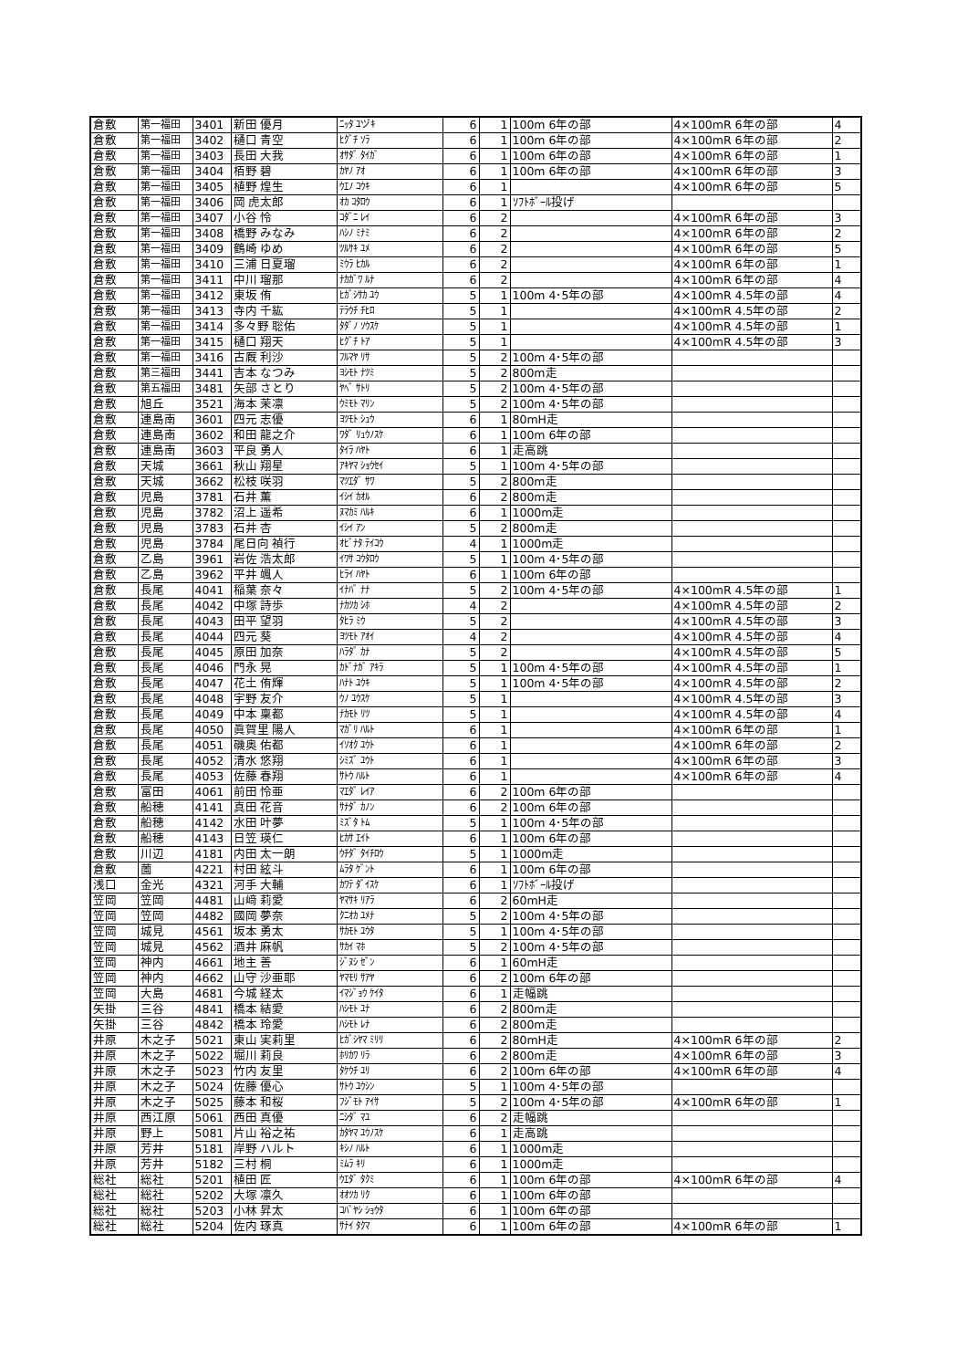| 倉敷 | 第一福田 | 3401 | 新田 優月 | ﾆｯﾀ ﾕヅｷ | 6 | 1 | 100m 6年の部 | 4×100mR 6年の部 | 4 |
| 倉敷 | 第一福田 | 3402 | 樋口 青空 | ﾋｸﾞﾁ ｿﾗ | 6 | 1 | 100m 6年の部 | 4×100mR 6年の部 | 2 |
| 倉敷 | 第一福田 | 3403 | 長田 大我 | ｵｻﾀﾞ ﾀｲｶﾞ | 6 | 1 | 100m 6年の部 | 4×100mR 6年の部 | 1 |
| 倉敷 | 第一福田 | 3404 | 栢野 碧 | ｶﾔﾉ ｱｵ | 6 | 1 | 100m 6年の部 | 4×100mR 6年の部 | 3 |
| 倉敷 | 第一福田 | 3405 | 植野 煌生 | ｳｴﾉ ｺｳｷ | 6 | 1 | | 4×100mR 6年の部 | 5 |
| 倉敷 | 第一福田 | 3406 | 岡 虎太郎 | ｵｶ ｺﾀﾛｳ | 6 | 1 | ｿﾌﾄﾎﾞｰﾙ投げ | | |
| 倉敷 | 第一福田 | 3407 | 小谷 怜 | ｺﾀﾞﾆ ﾚｲ | 6 | 2 | | 4×100mR 6年の部 | 3 |
| 倉敷 | 第一福田 | 3408 | 橋野 みなみ | ﾊｼﾉ ﾐﾅﾐ | 6 | 2 | | 4×100mR 6年の部 | 2 |
| 倉敷 | 第一福田 | 3409 | 鶴崎 ゆめ | ﾂﾙｻｷ ﾕﾒ | 6 | 2 | | 4×100mR 6年の部 | 5 |
| 倉敷 | 第一福田 | 3410 | 三浦 日夏瑠 | ﾐｳﾗ ﾋｶﾙ | 6 | 2 | | 4×100mR 6年の部 | 1 |
| 倉敷 | 第一福田 | 3411 | 中川 瑠那 | ﾅｶｶﾞﾜ ﾙﾅ | 6 | 2 | | 4×100mR 6年の部 | 4 |
| 倉敷 | 第一福田 | 3412 | 東坂 侑 | ﾋｶﾞｼｻｶ ﾕｳ | 5 | 1 | 100m 4･5年の部 | 4×100mR 4.5年の部 | 4 |
| 倉敷 | 第一福田 | 3413 | 寺内 千紘 | ﾃﾗｳﾁ ﾁﾋﾛ | 5 | 1 | | 4×100mR 4.5年の部 | 2 |
| 倉敷 | 第一福田 | 3414 | 多々野 聡佑 | ﾀﾀﾞﾉ ｿｳｽｹ | 5 | 1 | | 4×100mR 4.5年の部 | 1 |
| 倉敷 | 第一福田 | 3415 | 樋口 翔天 | ﾋｸﾞﾁ ﾄｱ | 5 | 1 | | 4×100mR 4.5年の部 | 3 |
| 倉敷 | 第一福田 | 3416 | 古厩 利沙 | ﾌﾙﾏﾔ ﾘｻ | 5 | 2 | 100m 4･5年の部 | | |
| 倉敷 | 第三福田 | 3441 | 吉本 なつみ | ﾖｼﾓﾄ ﾅﾂﾐ | 5 | 2 | 800m走 | | |
| 倉敷 | 第五福田 | 3481 | 矢部 さとり | ﾔﾍﾞ ｻﾄﾘ | 5 | 2 | 100m 4･5年の部 | | |
| 倉敷 | 旭丘 | 3521 | 海本 茉凛 | ｳﾐﾓﾄ ﾏﾘﾝ | 5 | 2 | 100m 4･5年の部 | | |
| 倉敷 | 連島南 | 3601 | 四元 志優 | ﾖﾂﾓﾄ ｼｭｳ | 6 | 1 | 80mH走 | | |
| 倉敷 | 連島南 | 3602 | 和田 龍之介 | ﾜﾀﾞ ﾘｭｳﾉｽｹ | 6 | 1 | 100m 6年の部 | | |
| 倉敷 | 連島南 | 3603 | 平良 勇人 | ﾀｲﾗ ﾊﾔﾄ | 6 | 1 | 走高跳 | | |
| 倉敷 | 天城 | 3661 | 秋山 翔星 | ｱｷﾔﾏ ｼｮｳｾｲ | 5 | 1 | 100m 4･5年の部 | | |
| 倉敷 | 天城 | 3662 | 松枝 咲羽 | ﾏﾂｴﾀﾞ ｻﾜ | 5 | 2 | 800m走 | | |
| 倉敷 | 児島 | 3781 | 石井 薫 | ｲｼｲ ｶｵﾙ | 6 | 2 | 800m走 | | |
| 倉敷 | 児島 | 3782 | 沼上 遥希 | ﾇﾏｶﾐ ﾊﾙｷ | 6 | 1 | 1000m走 | | |
| 倉敷 | 児島 | 3783 | 石井 杏 | ｲｼｲ ｱﾝ | 5 | 2 | 800m走 | | |
| 倉敷 | 児島 | 3784 | 尾日向 禎行 | ｵﾋﾞﾅﾀ ﾃｲｺｳ | 4 | 1 | 1000m走 | | |
| 倉敷 | 乙島 | 3961 | 岩佐 浩太郎 | ｲﾜｻ ｺｳﾀﾛｳ | 5 | 1 | 100m 4･5年の部 | | |
| 倉敷 | 乙島 | 3962 | 平井 颯人 | ﾋﾗｲ ﾊﾔﾄ | 6 | 1 | 100m 6年の部 | | |
| 倉敷 | 長尾 | 4041 | 稲葉 奈々 | ｲﾅﾊﾞ ﾅﾅ | 5 | 2 | 100m 4･5年の部 | 4×100mR 4.5年の部 | 1 |
| 倉敷 | 長尾 | 4042 | 中塚 詩歩 | ﾅｶﾂｶ ｼﾎ | 4 | 2 | | 4×100mR 4.5年の部 | 2 |
| 倉敷 | 長尾 | 4043 | 田平 望羽 | ﾀﾋﾗ ﾐｳ | 5 | 2 | | 4×100mR 4.5年の部 | 3 |
| 倉敷 | 長尾 | 4044 | 四元 葵 | ﾖﾂﾓﾄ ｱｵｲ | 4 | 2 | | 4×100mR 4.5年の部 | 4 |
| 倉敷 | 長尾 | 4045 | 原田 加奈 | ﾊﾗﾀﾞ ｶﾅ | 5 | 2 | | 4×100mR 4.5年の部 | 5 |
| 倉敷 | 長尾 | 4046 | 門永 晃 | ｶﾄﾞﾅｶﾞ ｱｷﾗ | 5 | 1 | 100m 4･5年の部 | 4×100mR 4.5年の部 | 1 |
| 倉敷 | 長尾 | 4047 | 花土 侑輝 | ﾊﾅﾄ ﾕｳｷ | 5 | 1 | 100m 4･5年の部 | 4×100mR 4.5年の部 | 2 |
| 倉敷 | 長尾 | 4048 | 宇野 友介 | ｳﾉ ﾕｳｽｹ | 5 | 1 | | 4×100mR 4.5年の部 | 3 |
| 倉敷 | 長尾 | 4049 | 中本 稟都 | ﾅｶﾓﾄ ﾘﾂ | 5 | 1 | | 4×100mR 4.5年の部 | 4 |
| 倉敷 | 長尾 | 4050 | 眞賀里 陽人 | ﾏｶﾞﾘ ﾊﾙﾄ | 6 | 1 | | 4×100mR 6年の部 | 1 |
| 倉敷 | 長尾 | 4051 | 磯奥 佑都 | ｲｿｵｸ ﾕｳﾄ | 6 | 1 | | 4×100mR 6年の部 | 2 |
| 倉敷 | 長尾 | 4052 | 清水 悠翔 | ｼﾐｽﾞ ﾕｳﾄ | 6 | 1 | | 4×100mR 6年の部 | 3 |
| 倉敷 | 長尾 | 4053 | 佐藤 春翔 | ｻﾄｳ ﾊﾙﾄ | 6 | 1 | | 4×100mR 6年の部 | 4 |
| 倉敷 | 富田 | 4061 | 前田 怜亜 | ﾏｴﾀﾞ ﾚｲｱ | 6 | 2 | 100m 6年の部 | | |
| 倉敷 | 船穂 | 4141 | 真田 花音 | ｻﾅﾀﾞ ｶﾉﾝ | 6 | 2 | 100m 6年の部 | | |
| 倉敷 | 船穂 | 4142 | 水田 叶夢 | ﾐｽﾞﾀ ﾄﾑ | 5 | 1 | 100m 4･5年の部 | | |
| 倉敷 | 船穂 | 4143 | 日笠 瑛仁 | ﾋｶｻ ｴｲﾄ | 6 | 1 | 100m 6年の部 | | |
| 倉敷 | 川辺 | 4181 | 内田 太一朗 | ｳﾁﾀﾞ ﾀｲﾁﾛｳ | 5 | 1 | 1000m走 | | |
| 倉敷 | 薗 | 4221 | 村田 絃斗 | ﾑﾗﾀ ｹﾞﾝﾄ | 6 | 1 | 100m 6年の部 | | |
| 浅口 | 金光 | 4321 | 河手 大輔 | ｶﾜﾃ ﾀﾞｲｽｹ | 6 | 1 | ｿﾌﾄﾎﾞｰﾙ投げ | | |
| 笠岡 | 笠岡 | 4481 | 山﨑 莉愛 | ﾔﾏｻｷ ﾘｱﾗ | 6 | 2 | 60mH走 | | |
| 笠岡 | 笠岡 | 4482 | 國岡 夢奈 | ｸﾆｵｶ ﾕﾒﾅ | 5 | 2 | 100m 4･5年の部 | | |
| 笠岡 | 城見 | 4561 | 坂本 勇太 | ｻｶﾓﾄ ﾕｳﾀ | 5 | 1 | 100m 4･5年の部 | | |
| 笠岡 | 城見 | 4562 | 酒井 麻帆 | ｻｶｲ ﾏﾎ | 5 | 2 | 100m 4･5年の部 | | |
| 笠岡 | 神内 | 4661 | 地主 善 | ｼﾞﾇｼ ｾﾞﾝ | 6 | 1 | 60mH走 | | |
| 笠岡 | 神内 | 4662 | 山守 沙亜耶 | ﾔﾏﾓﾘ ｻｱﾔ | 6 | 2 | 100m 6年の部 | | |
| 笠岡 | 大島 | 4681 | 今城 経太 | ｲﾏｼﾞｮｳ ｹｲﾀ | 6 | 1 | 走幅跳 | | |
| 矢掛 | 三谷 | 4841 | 橋本 結愛 | ﾊｼﾓﾄ ﾕﾅ | 6 | 2 | 800m走 | | |
| 矢掛 | 三谷 | 4842 | 橋本 玲愛 | ﾊｼﾓﾄ ﾚﾅ | 6 | 2 | 800m走 | | |
| 井原 | 木之子 | 5021 | 東山 実莉里 | ﾋｶﾞｼﾔﾏ ﾐﾘﾘ | 6 | 2 | 80mH走 | 4×100mR 6年の部 | 2 |
| 井原 | 木之子 | 5022 | 堀川 莉良 | ﾎﾘｶﾜ ﾘﾗ | 6 | 2 | 800m走 | 4×100mR 6年の部 | 3 |
| 井原 | 木之子 | 5023 | 竹内 友里 | ﾀｹｳﾁ ﾕﾘ | 6 | 2 | 100m 6年の部 | 4×100mR 6年の部 | 4 |
| 井原 | 木之子 | 5024 | 佐藤 優心 | ｻﾄｳ ﾕｳｼﾝ | 5 | 1 | 100m 4･5年の部 | | |
| 井原 | 木之子 | 5025 | 藤本 和桜 | ﾌｼﾞﾓﾄ ｱｲｻ | 5 | 2 | 100m 4･5年の部 | 4×100mR 6年の部 | 1 |
| 井原 | 西江原 | 5061 | 西田 真優 | ﾆｼﾀﾞ ﾏﾕ | 6 | 2 | 走幅跳 | | |
| 井原 | 野上 | 5081 | 片山 裕之祐 | ｶﾀﾔﾏ ﾕｳﾉｽｹ | 6 | 1 | 走高跳 | | |
| 井原 | 芳井 | 5181 | 岸野 ハルト | ｷｼﾉ ﾊﾙﾄ | 6 | 1 | 1000m走 | | |
| 井原 | 芳井 | 5182 | 三村 桐 | ﾐﾑﾗ ｷﾘ | 6 | 1 | 1000m走 | | |
| 総社 | 総社 | 5201 | 植田 匠 | ｳｴﾀﾞ ﾀｸﾐ | 6 | 1 | 100m 6年の部 | 4×100mR 6年の部 | 4 |
| 総社 | 総社 | 5202 | 大塚 凛久 | ｵｵﾂｶ ﾘｸ | 6 | 1 | 100m 6年の部 | | |
| 総社 | 総社 | 5203 | 小林 昇太 | ｺﾊﾞﾔｼ ｼｮｳﾀ | 6 | 1 | 100m 6年の部 | | |
| 総社 | 総社 | 5204 | 佐内 琢真 | ｻﾅｲ ﾀｸﾏ | 6 | 1 | 100m 6年の部 | 4×100mR 6年の部 | 1 |